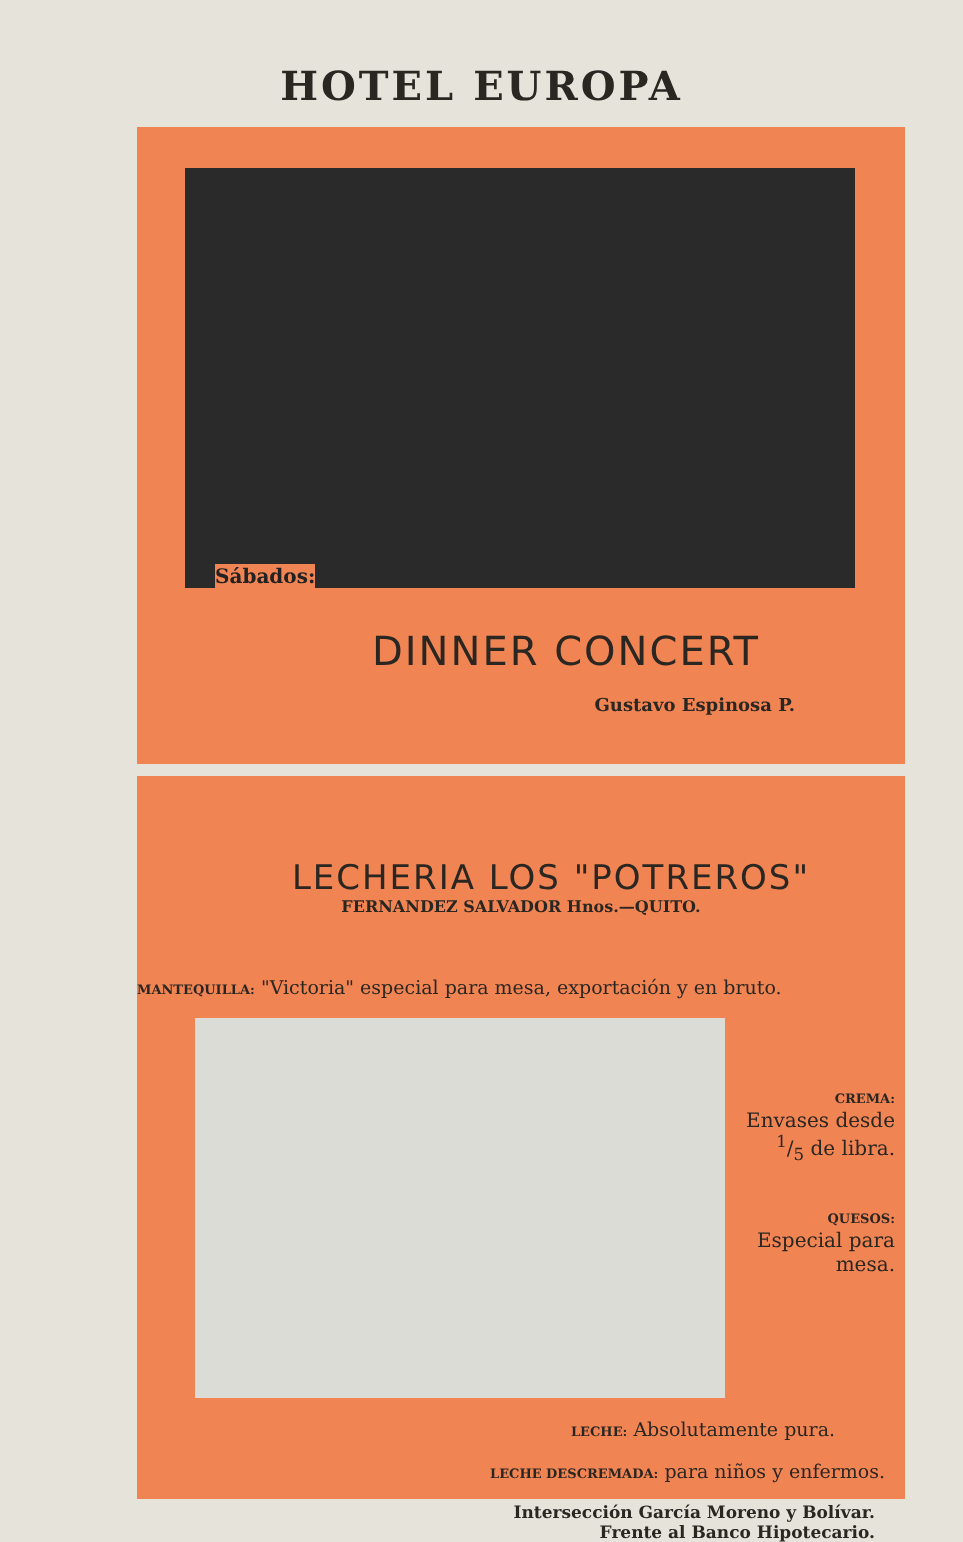HOTEL EUROPA
Sábados:
DINNER CONCERT
Gustavo Espinosa P.
LECHERIA LOS "POTREROS"
FERNANDEZ SALVADOR Hnos.—QUITO.
MANTEQUILLA: "Victoria" especial para mesa, exportación y en bruto.
CREMA:
Envases desde 1/5 de libra.
QUESOS:
Especial para mesa.
LECHE: Absolutamente pura.
LECHE DESCREMADA: para niños y enfermos.
Intersección García Moreno y Bolívar.
Frente al Banco Hipotecario.